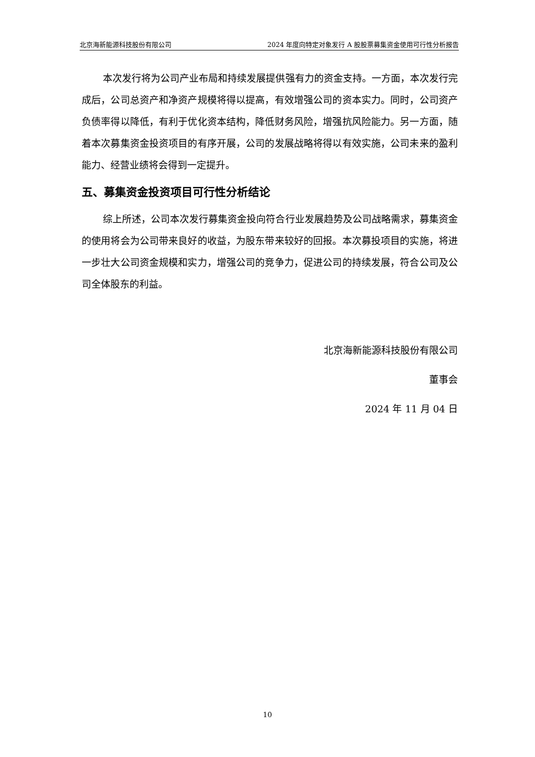北京海新能源科技股份有限公司 2024 年度向特定对象发行 A 股股票募集资金使用可行性分析报告
本次发行将为公司产业布局和持续发展提供强有力的资金支持。一方面，本次发行完成后，公司总资产和净资产规模将得以提高，有效增强公司的资本实力。同时，公司资产负债率得以降低，有利于优化资本结构，降低财务风险，增强抗风险能力。另一方面，随着本次募集资金投资项目的有序开展，公司的发展战略将得以有效实施，公司未来的盈利能力、经营业绩将会得到一定提升。
五、募集资金投资项目可行性分析结论
综上所述，公司本次发行募集资金投向符合行业发展趋势及公司战略需求，募集资金的使用将会为公司带来良好的收益，为股东带来较好的回报。本次募投项目的实施，将进一步壮大公司资金规模和实力，增强公司的竞争力，促进公司的持续发展，符合公司及公司全体股东的利益。
北京海新能源科技股份有限公司
董事会
2024 年 11 月 04 日
10